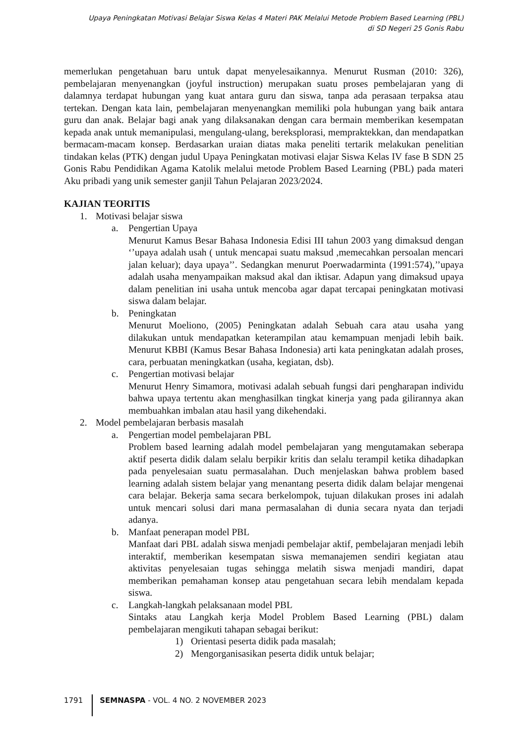Upaya Peningkatan Motivasi Belajar Siswa Kelas 4 Materi PAK Melalui Metode Problem Based Learning (PBL)
di SD Negeri 25 Gonis Rabu
memerlukan pengetahuan baru untuk dapat menyelesaikannya. Menurut Rusman (2010: 326), pembelajaran menyenangkan (joyful instruction) merupakan suatu proses pembelajaran yang di dalamnya terdapat hubungan yang kuat antara guru dan siswa, tanpa ada perasaan terpaksa atau tertekan. Dengan kata lain, pembelajaran menyenangkan memiliki pola hubungan yang baik antara guru dan anak. Belajar bagi anak yang dilaksanakan dengan cara bermain memberikan kesempatan kepada anak untuk memanipulasi, mengulang-ulang, bereksplorasi, mempraktekkan, dan mendapatkan bermacam-macam konsep. Berdasarkan uraian diatas maka peneliti tertarik melakukan penelitian tindakan kelas (PTK) dengan judul Upaya Peningkatan motivasi elajar Siswa Kelas IV fase B SDN 25 Gonis Rabu Pendidikan Agama Katolik melalui metode Problem Based Learning (PBL) pada materi Aku pribadi yang unik semester ganjil Tahun Pelajaran 2023/2024.
KAJIAN TEORITIS
1. Motivasi belajar siswa
a. Pengertian Upaya
Menurut Kamus Besar Bahasa Indonesia Edisi III tahun 2003 yang dimaksud dengan ‘’upaya adalah usah ( untuk mencapai suatu maksud ,memecahkan persoalan mencari jalan keluar); daya upaya’’. Sedangkan menurut Poerwadarminta (1991:574),’’upaya adalah usaha menyampaikan maksud akal dan iktisar. Adapun yang dimaksud upaya dalam penelitian ini usaha untuk mencoba agar dapat tercapai peningkatan motivasi siswa dalam belajar.
b. Peningkatan
Menurut Moeliono, (2005) Peningkatan adalah Sebuah cara atau usaha yang dilakukan untuk mendapatkan keterampilan atau kemampuan menjadi lebih baik. Menurut KBBI (Kamus Besar Bahasa Indonesia) arti kata peningkatan adalah proses, cara, perbuatan meningkatkan (usaha, kegiatan, dsb).
c. Pengertian motivasi belajar
Menurut Henry Simamora, motivasi adalah sebuah fungsi dari pengharapan individu bahwa upaya tertentu akan menghasilkan tingkat kinerja yang pada gilirannya akan membuahkan imbalan atau hasil yang dikehendaki.
2. Model pembelajaran berbasis masalah
a. Pengertian model pembelajaran PBL
Problem based learning adalah model pembelajaran yang mengutamakan seberapa aktif peserta didik dalam selalu berpikir kritis dan selalu terampil ketika dihadapkan pada penyelesaian suatu permasalahan. Duch menjelaskan bahwa problem based learning adalah sistem belajar yang menantang peserta didik dalam belajar mengenai cara belajar. Bekerja sama secara berkelompok, tujuan dilakukan proses ini adalah untuk mencari solusi dari mana permasalahan di dunia secara nyata dan terjadi adanya.
b. Manfaat penerapan model PBL
Manfaat dari PBL adalah siswa menjadi pembelajar aktif, pembelajaran menjadi lebih interaktif, memberikan kesempatan siswa memanajemen sendiri kegiatan atau aktivitas penyelesaian tugas sehingga melatih siswa menjadi mandiri, dapat memberikan pemahaman konsep atau pengetahuan secara lebih mendalam kepada siswa.
c. Langkah-langkah pelaksanaan model PBL
Sintaks atau Langkah kerja Model Problem Based Learning (PBL) dalam pembelajaran mengikuti tahapan sebagai berikut:
1) Orientasi peserta didik pada masalah;
2) Mengorganisasikan peserta didik untuk belajar;
1791 SEMNASPA - VOL. 4 NO. 2 NOVEMBER 2023